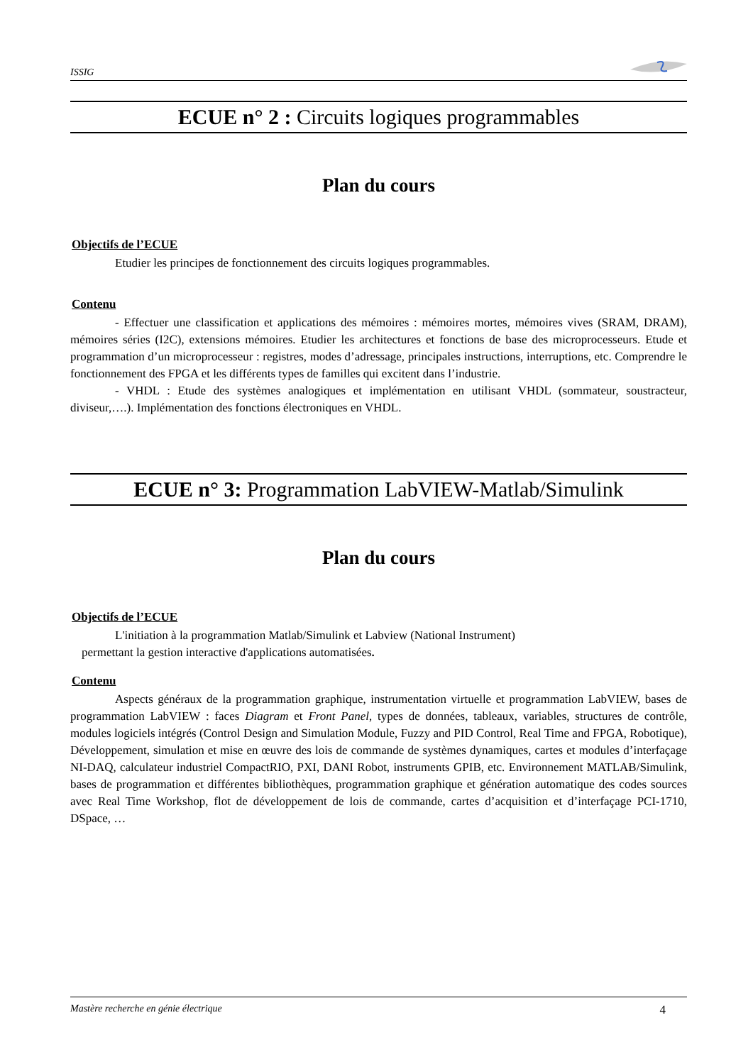ISSIG
ECUE n° 2 : Circuits logiques programmables
Plan du cours
Objectifs de l’ECUE
Etudier les principes de fonctionnement des circuits logiques programmables.
Contenu
- Effectuer une classification et applications des mémoires : mémoires mortes, mémoires vives (SRAM, DRAM), mémoires séries (I2C), extensions mémoires. Etudier les architectures et fonctions de base des microprocesseurs. Etude et programmation d’un microprocesseur : registres, modes d’adressage, principales instructions, interruptions, etc. Comprendre le fonctionnement des FPGA et les différents types de familles qui excitent dans l’industrie.
- VHDL : Etude des systèmes analogiques et implémentation en utilisant VHDL (sommateur, soustracteur, diviseur,….). Implémentation des fonctions électroniques en VHDL.
ECUE n° 3: Programmation LabVIEW-Matlab/Simulink
Plan du cours
Objectifs de l’ECUE
L'initiation à la programmation Matlab/Simulink et Labview (National Instrument)
permettant la gestion interactive d'applications automatisées.
Contenu
Aspects généraux de la programmation graphique, instrumentation virtuelle et programmation LabVIEW, bases de programmation LabVIEW : faces Diagram et Front Panel, types de données, tableaux, variables, structures de contrôle, modules logiciels intégrés (Control Design and Simulation Module, Fuzzy and PID Control, Real Time and FPGA, Robotique), Développement, simulation et mise en œuvre des lois de commande de systèmes dynamiques, cartes et modules d’interfaçage NI-DAQ, calculateur industriel CompactRIO, PXI, DANI Robot, instruments GPIB, etc. Environnement MATLAB/Simulink, bases de programmation et différentes bibliothèques, programmation graphique et génération automatique des codes sources avec Real Time Workshop, flot de développement de lois de commande, cartes d’acquisition et d’interfaçage PCI-1710, DSpace, …
Mastère recherche en génie électrique 4